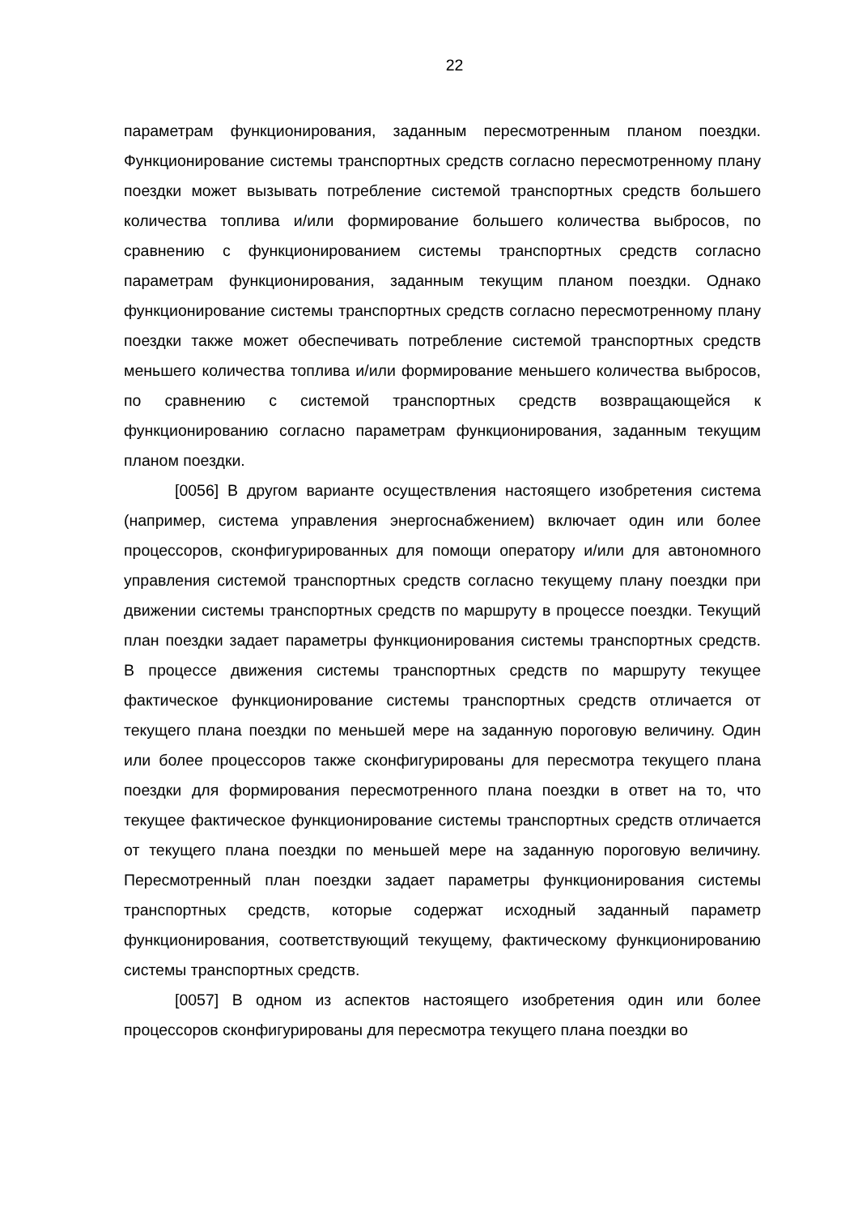22
параметрам функционирования, заданным пересмотренным планом поездки. Функционирование системы транспортных средств согласно пересмотренному плану поездки может вызывать потребление системой транспортных средств большего количества топлива и/или формирование большего количества выбросов, по сравнению с функционированием системы транспортных средств согласно параметрам функционирования, заданным текущим планом поездки. Однако функционирование системы транспортных средств согласно пересмотренному плану поездки также может обеспечивать потребление системой транспортных средств меньшего количества топлива и/или формирование меньшего количества выбросов, по сравнению с системой транспортных средств возвращающейся к функционированию согласно параметрам функционирования, заданным текущим планом поездки.
[0056] В другом варианте осуществления настоящего изобретения система (например, система управления энергоснабжением) включает один или более процессоров, сконфигурированных для помощи оператору и/или для автономного управления системой транспортных средств согласно текущему плану поездки при движении системы транспортных средств по маршруту в процессе поездки. Текущий план поездки задает параметры функционирования системы транспортных средств. В процессе движения системы транспортных средств по маршруту текущее фактическое функционирование системы транспортных средств отличается от текущего плана поездки по меньшей мере на заданную пороговую величину. Один или более процессоров также сконфигурированы для пересмотра текущего плана поездки для формирования пересмотренного плана поездки в ответ на то, что текущее фактическое функционирование системы транспортных средств отличается от текущего плана поездки по меньшей мере на заданную пороговую величину. Пересмотренный план поездки задает параметры функционирования системы транспортных средств, которые содержат исходный заданный параметр функционирования, соответствующий текущему, фактическому функционированию системы транспортных средств.
[0057] В одном из аспектов настоящего изобретения один или более процессоров сконфигурированы для пересмотра текущего плана поездки во